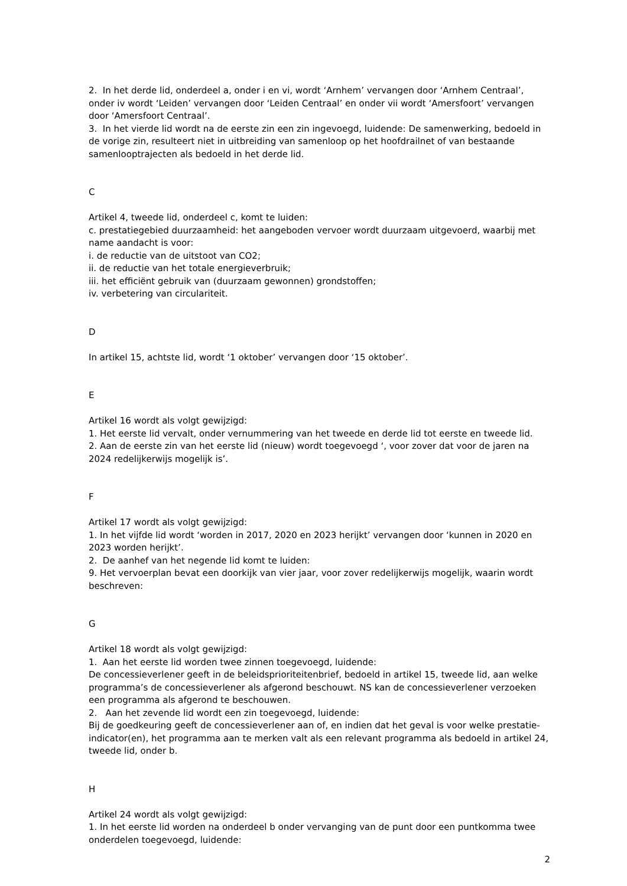2. In het derde lid, onderdeel a, onder i en vi, wordt ‘Arnhem’ vervangen door ‘Arnhem Centraal’, onder iv wordt ‘Leiden’ vervangen door ‘Leiden Centraal’ en onder vii wordt ‘Amersfoort’ vervangen door ‘Amersfoort Centraal’.
3. In het vierde lid wordt na de eerste zin een zin ingevoegd, luidende: De samenwerking, bedoeld in de vorige zin, resulteert niet in uitbreiding van samenloop op het hoofdrailnet of van bestaande samenlooptrajecten als bedoeld in het derde lid.
C
Artikel 4, tweede lid, onderdeel c, komt te luiden:
c. prestatiegebied duurzaamheid: het aangeboden vervoer wordt duurzaam uitgevoerd, waarbij met name aandacht is voor:
i. de reductie van de uitstoot van CO2;
ii. de reductie van het totale energieverbruik;
iii. het efficiënt gebruik van (duurzaam gewonnen) grondstoffen;
iv. verbetering van circulariteit.
D
In artikel 15, achtste lid, wordt ‘1 oktober’ vervangen door ‘15 oktober’.
E
Artikel 16 wordt als volgt gewijzigd:
1. Het eerste lid vervalt, onder vernummering van het tweede en derde lid tot eerste en tweede lid.
2. Aan de eerste zin van het eerste lid (nieuw) wordt toegevoegd ‘, voor zover dat voor de jaren na 2024 redelijkerwijs mogelijk is’.
F
Artikel 17 wordt als volgt gewijzigd:
1. In het vijfde lid wordt ‘worden in 2017, 2020 en 2023 herijkt’ vervangen door ‘kunnen in 2020 en 2023 worden herijkt’.
2. De aanhef van het negende lid komt te luiden:
9. Het vervoerplan bevat een doorkijk van vier jaar, voor zover redelijkerwijs mogelijk, waarin wordt beschreven:
G
Artikel 18 wordt als volgt gewijzigd:
1. Aan het eerste lid worden twee zinnen toegevoegd, luidende:
De concessieverlener geeft in de beleidsprioriteitenbrief, bedoeld in artikel 15, tweede lid, aan welke programma’s de concessieverlener als afgerond beschouwt. NS kan de concessieverlener verzoeken een programma als afgerond te beschouwen.
2. Aan het zevende lid wordt een zin toegevoegd, luidende:
Bij de goedkeuring geeft de concessieverlener aan of, en indien dat het geval is voor welke prestatie-indicator(en), het programma aan te merken valt als een relevant programma als bedoeld in artikel 24, tweede lid, onder b.
H
Artikel 24 wordt als volgt gewijzigd:
1. In het eerste lid worden na onderdeel b onder vervanging van de punt door een puntkomma twee onderdelen toegevoegd, luidende:
2